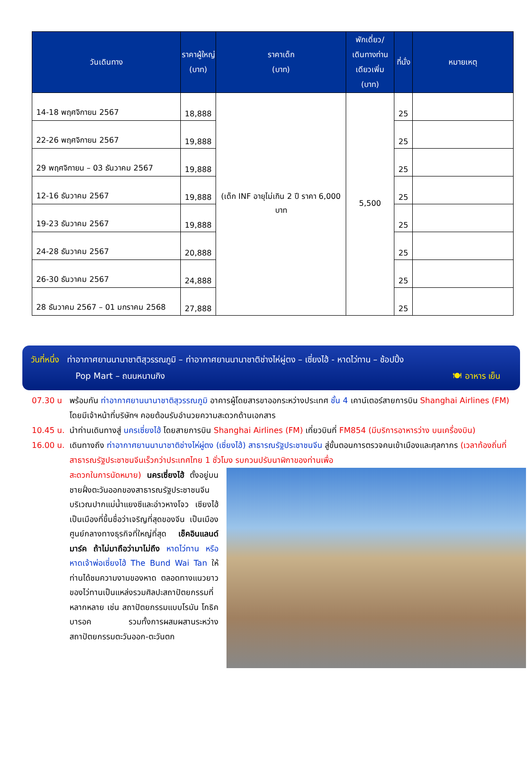| วันเดินทาง | ราคาผู้ใหญ่ (บาท) | ราคาเด็ก (บาท) | พักเดี่ยว/ เดินทางท่าน เดียวเพิ่ม (บาท) | ที่นั่ง | หมายเหตุ |
| --- | --- | --- | --- | --- | --- |
| 14-18 พฤศจิกายน 2567 | 18,888 | (เด็ก INF อายุไม่เกิน 2 ปี ราคา 6,000 บาท | 5,500 | 25 | |
| 22-26 พฤศจิกายน 2567 | 19,888 | | | 25 | |
| 29 พฤศจิกายน – 03 ธันวาคม 2567 | 19,888 | | | 25 | |
| 12-16 ธันวาคม 2567 | 19,888 | | | 25 | |
| 19-23 ธันวาคม 2567 | 19,888 | | | 25 | |
| 24-28 ธันวาคม 2567 | 20,888 | | | 25 | |
| 26-30 ธันวาคม 2567 | 24,888 | | | 25 | |
| 28 ธันวาคม 2567 – 01 มกราคม 2568 | 27,888 | | | 25 | |
วันที่หนึ่ง ท่าอากาศยานนานาชาติสุวรรณภูมิ – ท่าอากาศยานนานาชาติช่างไห่ผู่ตง – เซี่ยงไฮ้ - หาดไว่ทาน – ช้อปปิ้ง
Pop Mart – ถนนหนานกิง 🍽 อาหาร เย็น
07.30 น พร้อมกัน ท่าอากาศยานนานาชาติสุวรรณภูมิ อาคารผู้โดยสารขาออกระหว่างประเทศ ชั้น 4 เคาน์เตอร์สายการบิน Shanghai Airlines (FM) โดยมีเจ้าหน้าที่บริษัทฯ คอยต้อนรับอำนวยความสะดวกด้านเอกสาร
10.45 น. นำท่านเดินทางสู่ นครเซี่ยงไฮ้ โดยสายการบิน Shanghai Airlines (FM) เที่ยวบินที่ FM854 (มีบริการอาหารว่าง บนเครื่องบิน)
16.00 น. เดินทางถึง ท่าอากาศยานนานาชาติช่างไห่ผู่ตง (เซี่ยงไฮ้) สาธารณรัฐประชาชนจีน สู่ขั้นตอนการตรวจคนเข้าเมืองและศุลกากร (เวลาท้องถิ่นที่สาธารณรัฐประชาชนจีนเร็วกว่าประเทศไทย 1 ชั่วโมง รบกวนปรับนาฬิกาของท่านเพื่อ
สะดวกในการนัดหมาย) นครเซี่ยงไฮ้ ตั้งอยู่บนชายฝั่งตะวันออกของสาธารณรัฐประชาชนจีน บริเวณปากแม่น้ำแยงซีและอ่าวหางโจว เซียงไฮ้ เป็นเมืองที่ขึ้นชื่อว่าเจริญที่สุดของจีน เป็นเมืองศูนย์กลางทางธุรกิจที่ใหญ่ที่สุด เช็คอินแลนด์มาร์ค ถ้าไม่มาถือว่ามาไม่ถึง หาดไว่ทาน หรือ หาดเจ้าพ่อเซี่ยงไฮ้ The Bund Wai Tan ให้ท่านได้ชมความงามของหาด ตลอดทางแนวยาวของไว่ทานเป็นแหล่งรวมศิลปะสถาปัตยกรรมที่หลากหลาย เช่น สถาปัตยกรรมแบบโรมัน โกธิค บารอค รวมทั้งการผสมผสานระหว่างสถาปัตยกรรมตะวันออก-ตะวันตก